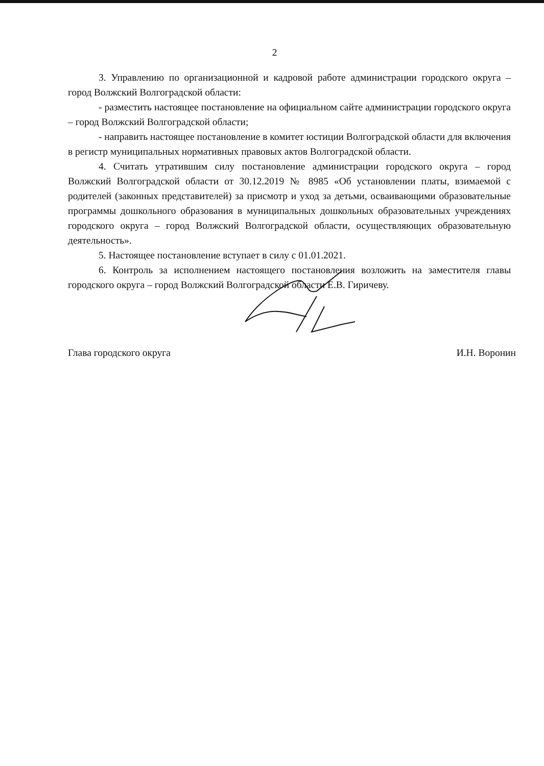2
3. Управлению по организационной и кадровой работе администрации городского округа – город Волжский Волгоградской области:
- разместить настоящее постановление на официальном сайте администрации городского округа – город Волжский Волгоградской области;
- направить настоящее постановление в комитет юстиции Волгоградской области для включения в регистр муниципальных нормативных правовых актов Волгоградской области.
4. Считать утратившим силу постановление администрации городского округа – город Волжский Волгоградской области от 30.12.2019 № 8985 «Об установлении платы, взимаемой с родителей (законных представителей) за присмотр и уход за детьми, осваивающими образовательные программы дошкольного образования в муниципальных дошкольных образовательных учреждениях городского округа – город Волжский Волгоградской области, осуществляющих образовательную деятельность».
5. Настоящее постановление вступает в силу с 01.01.2021.
6. Контроль за исполнением настоящего постановления возложить на заместителя главы городского округа – город Волжский Волгоградской области Е.В. Гиричеву.
Глава городского округа И.Н. Воронин